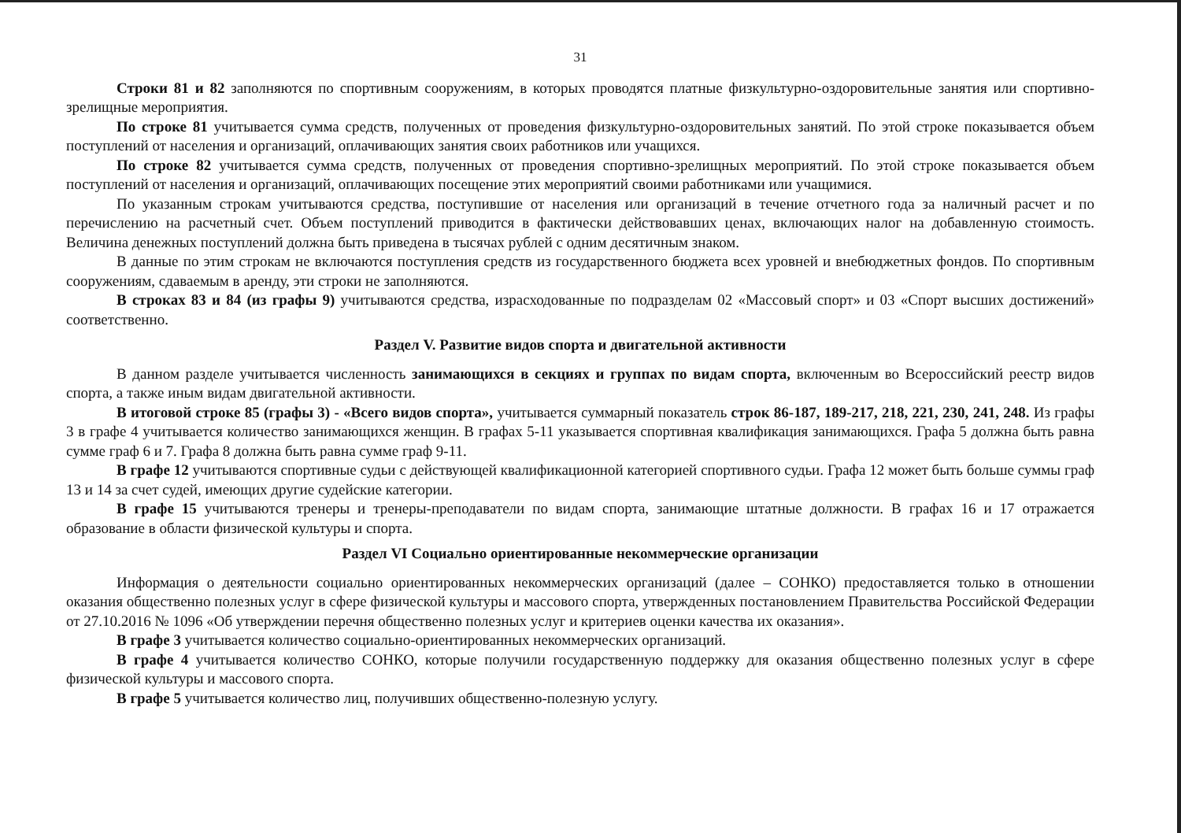31
Строки 81 и 82 заполняются по спортивным сооружениям, в которых проводятся платные физкультурно-оздоровительные занятия или спортивно-зрелищные мероприятия.
По строке 81 учитывается сумма средств, полученных от проведения физкультурно-оздоровительных занятий. По этой строке показывается объем поступлений от населения и организаций, оплачивающих занятия своих работников или учащихся.
По строке 82 учитывается сумма средств, полученных от проведения спортивно-зрелищных мероприятий. По этой строке показывается объем поступлений от населения и организаций, оплачивающих посещение этих мероприятий своими работниками или учащимися.
По указанным строкам учитываются средства, поступившие от населения или организаций в течение отчетного года за наличный расчет и по перечислению на расчетный счет. Объем поступлений приводится в фактически действовавших ценах, включающих налог на добавленную стоимость. Величина денежных поступлений должна быть приведена в тысячах рублей с одним десятичным знаком.
В данные по этим строкам не включаются поступления средств из государственного бюджета всех уровней и внебюджетных фондов. По спортивным сооружениям, сдаваемым в аренду, эти строки не заполняются.
В строках 83 и 84 (из графы 9) учитываются средства, израсходованные по подразделам 02 «Массовый спорт» и 03 «Спорт высших достижений» соответственно.
Раздел V. Развитие видов спорта и двигательной активности
В данном разделе учитывается численность занимающихся в секциях и группах по видам спорта, включенным во Всероссийский реестр видов спорта, а также иным видам двигательной активности.
В итоговой строке 85 (графы 3) - «Всего видов спорта», учитывается суммарный показатель строк 86-187, 189-217, 218, 221, 230, 241, 248. Из графы 3 в графе 4 учитывается количество занимающихся женщин. В графах 5-11 указывается спортивная квалификация занимающихся. Графа 5 должна быть равна сумме граф 6 и 7. Графа 8 должна быть равна сумме граф 9-11.
В графе 12 учитываются спортивные судьи с действующей квалификационной категорией спортивного судьи. Графа 12 может быть больше суммы граф 13 и 14 за счет судей, имеющих другие судейские категории.
В графе 15 учитываются тренеры и тренеры-преподаватели по видам спорта, занимающие штатные должности. В графах 16 и 17 отражается образование в области физической культуры и спорта.
Раздел VI Социально ориентированные некоммерческие организации
Информация о деятельности социально ориентированных некоммерческих организаций (далее – СОНКО) предоставляется только в отношении оказания общественно полезных услуг в сфере физической культуры и массового спорта, утвержденных постановлением Правительства Российской Федерации от 27.10.2016 № 1096 «Об утверждении перечня общественно полезных услуг и критериев оценки качества их оказания».
В графе 3 учитывается количество социально-ориентированных некоммерческих организаций.
В графе 4 учитывается количество СОНКО, которые получили государственную поддержку для оказания общественно полезных услуг в сфере физической культуры и массового спорта.
В графе 5 учитывается количество лиц, получивших общественно-полезную услугу.